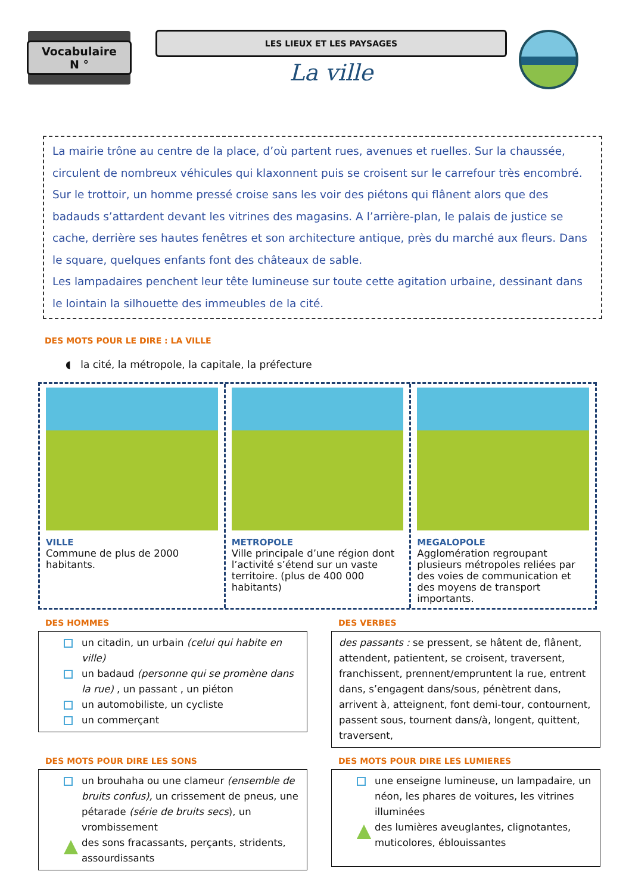Vocabulaire
N °
LES LIEUX ET LES PAYSAGES
La ville
La mairie trône au centre de la place, d’où partent rues, avenues et ruelles. Sur la chaussée, circulent de nombreux véhicules qui klaxonnent puis se croisent sur le carrefour très encombré. Sur le trottoir, un homme pressé croise sans les voir des piétons qui flânent alors que des badauds s’attardent devant les vitrines des magasins. A l’arrière-plan, le palais de justice se cache, derrière ses hautes fenêtres et son architecture antique, près du marché aux fleurs. Dans le square, quelques enfants font des châteaux de sable.
Les lampadaires penchent leur tête lumineuse sur toute cette agitation urbaine, dessinant dans le lointain la silhouette des immeubles de la cité.
DES MOTS POUR LE DIRE : LA VILLE
◖ la cité, la métropole, la capitale, la préfecture
VILLE
Commune de plus de 2000 habitants.
METROPOLE
Ville principale d’une région dont l’activité s’étend sur un vaste territoire. (plus de 400 000 habitants)
MEGALOPOLE
Agglomération regroupant plusieurs métropoles reliées par des voies de communication et des moyens de transport importants.
DES HOMMES
un citadin, un urbain (celui qui habite en ville)
un badaud (personne qui se promène dans la rue) , un passant , un piéton
un automobiliste, un cycliste
un commerçant
DES VERBES
des passants : se pressent, se hâtent de, flânent, attendent, patientent, se croisent, traversent, franchissent, prennent/empruntent la rue, entrent dans, s’engagent dans/sous, pénètrent dans, arrivent à, atteignent, font demi-tour, contournent, passent sous, tournent dans/à, longent, quittent, traversent,
DES MOTS POUR DIRE LES SONS
un brouhaha ou une clameur (ensemble de bruits confus), un crissement de pneus, une pétarade (série de bruits secs), un vrombissement
des sons fracassants, perçants, stridents, assourdissants
DES MOTS POUR DIRE LES LUMIERES
une enseigne lumineuse, un lampadaire, un néon, les phares de voitures, les vitrines illuminées
des lumières aveuglantes, clignotantes, muticolores, éblouissantes